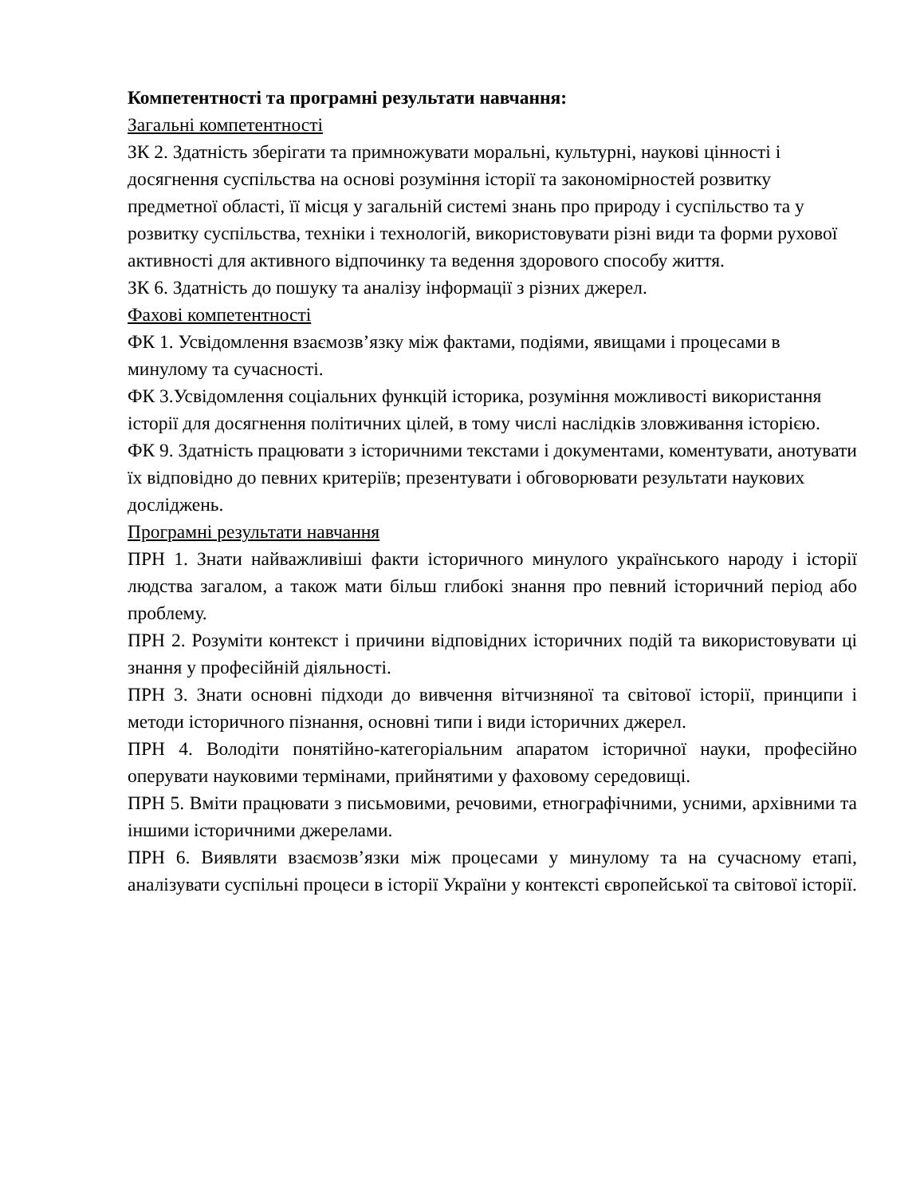Компетентності та програмні результати навчання:
Загальні компетентності
ЗК 2. Здатність зберігати та примножувати моральні, культурні, наукові цінності і досягнення суспільства на основі розуміння історії та закономірностей розвитку предметної області, її місця у загальній системі знань про природу і суспільство та у розвитку суспільства, техніки і технологій, використовувати різні види та форми рухової активності для активного відпочинку та ведення здорового способу життя.
ЗК 6. Здатність до пошуку та аналізу інформації з різних джерел.
Фахові компетентності
ФК 1. Усвідомлення взаємозв’язку між фактами, подіями, явищами і процесами в минулому та сучасності.
ФК 3.Усвідомлення соціальних функцій історика, розуміння можливості використання історії для досягнення політичних цілей, в тому числі наслідків зловживання історією.
ФК 9. Здатність працювати з історичними текстами і документами, коментувати, анотувати їх відповідно до певних критеріїв; презентувати і обговорювати результати наукових досліджень.
Програмні результати навчання
ПРН 1. Знати найважливіші факти історичного минулого українського народу і історії людства загалом, а також мати більш глибокі знання про певний історичний період або проблему.
ПРН 2. Розуміти контекст і причини відповідних історичних подій та використовувати ці знання у професійній діяльності.
ПРН 3. Знати основні підходи до вивчення вітчизняної та світової історії, принципи і методи історичного пізнання, основні типи і види історичних джерел.
ПРН 4. Володіти понятійно-категоріальним апаратом історичної науки, професійно оперувати науковими термінами, прийнятими у фаховому середовищі.
ПРН 5. Вміти працювати з письмовими, речовими, етнографічними, усними, архівними та іншими історичними джерелами.
ПРН 6. Виявляти взаємозв’язки між процесами у минулому та на сучасному етапі, аналізувати суспільні процеси в історії України у контексті європейської та світової історії.